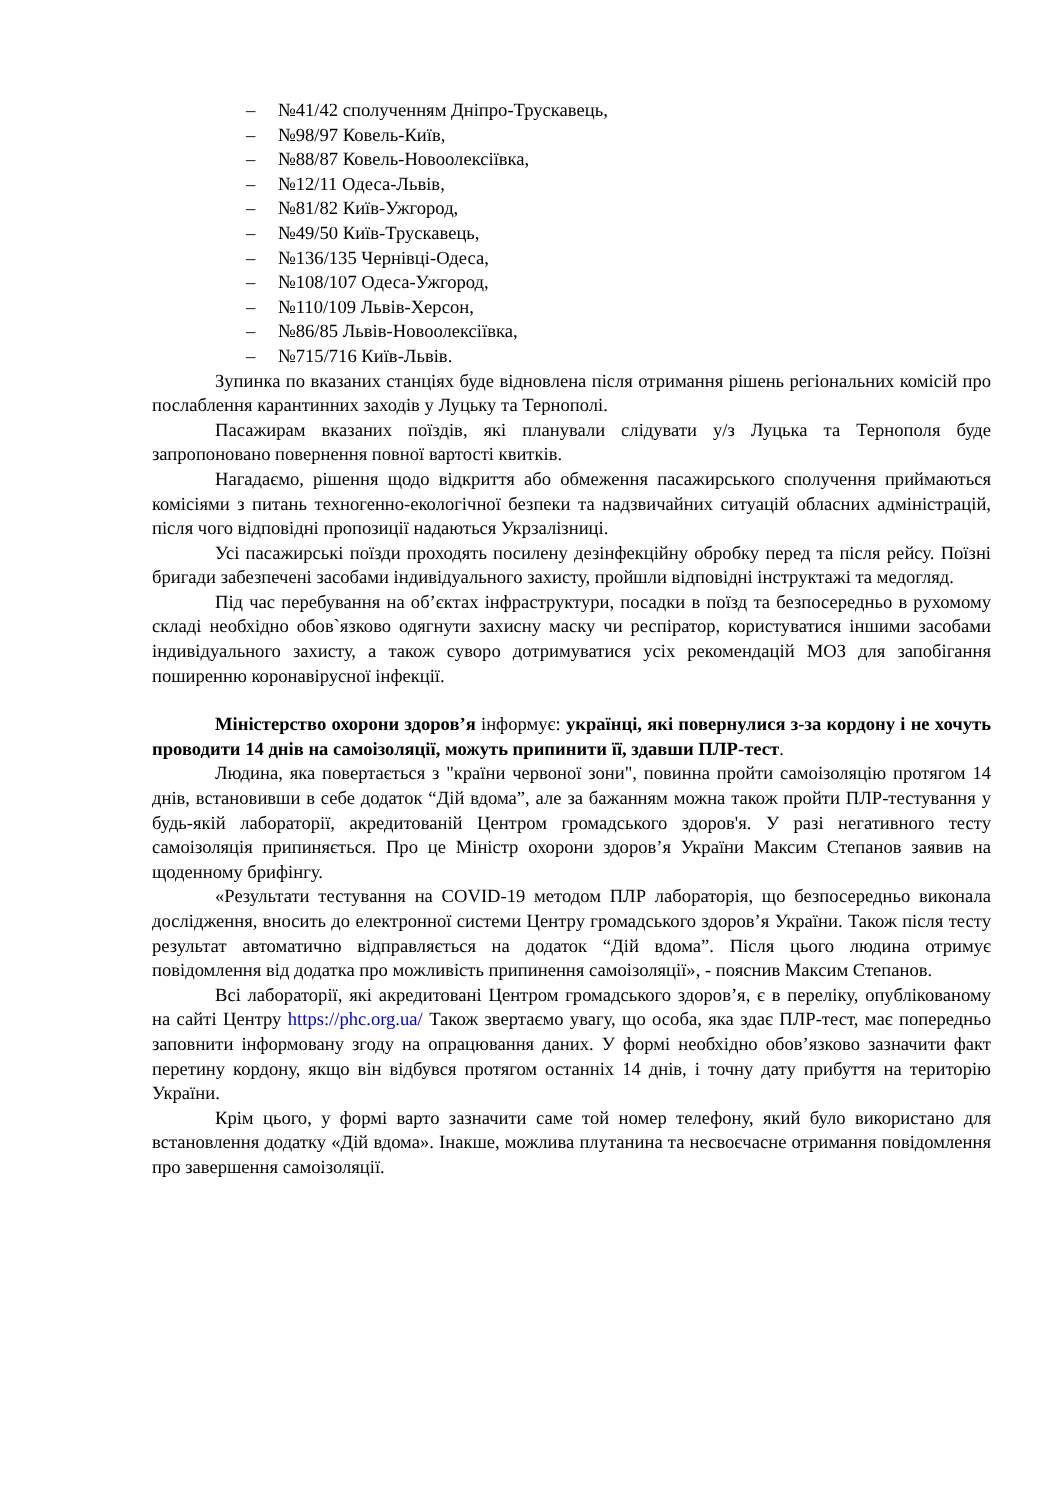– №41/42 сполученням Дніпро-Трускавець,
– №98/97 Ковель-Київ,
– №88/87 Ковель-Новоолексіївка,
– №12/11 Одеса-Львів,
– №81/82 Київ-Ужгород,
– №49/50 Київ-Трускавець,
– №136/135 Чернівці-Одеса,
– №108/107 Одеса-Ужгород,
– №110/109 Львів-Херсон,
– №86/85 Львів-Новоолексіївка,
– №715/716 Київ-Львів.
Зупинка по вказаних станціях буде відновлена після отримання рішень регіональних комісій про послаблення карантинних заходів у Луцьку та Тернополі.
Пасажирам вказаних поїздів, які планували слідувати у/з Луцька та Тернополя буде запропоновано повернення повної вартості квитків.
Нагадаємо, рішення щодо відкриття або обмеження пасажирського сполучення приймаються комісіями з питань техногенно-екологічної безпеки та надзвичайних ситуацій обласних адміністрацій, після чого відповідні пропозиції надаються Укрзалізниці.
Усі пасажирські поїзди проходять посилену дезінфекційну обробку перед та після рейсу. Поїзні бригади забезпечені засобами індивідуального захисту, пройшли відповідні інструктажі та медогляд.
Під час перебування на об’єктах інфраструктури, посадки в поїзд та безпосередньо в рухомому складі необхідно обов`язково одягнути захисну маску чи респіратор, користуватися іншими засобами індивідуального захисту, а також суворо дотримуватися усіх рекомендацій МОЗ для запобігання поширенню коронавірусної інфекції.
Міністерство охорони здоров’я інформує: українці, які повернулися з-за кордону і не хочуть проводити 14 днів на самоізоляції, можуть припинити її, здавши ПЛР-тест.
Людина, яка повертається з "країни червоної зони", повинна пройти самоізоляцію протягом 14 днів, встановивши в себе додаток “Дій вдома”, але за бажанням можна також пройти ПЛР-тестування у будь-якій лабораторії, акредитованій Центром громадського здоров'я. У разі негативного тесту самоізоляція припиняється. Про це Міністр охорони здоров’я України Максим Степанов заявив на щоденному брифінгу.
«Результати тестування на COVID-19 методом ПЛР лабораторія, що безпосередньо виконала дослідження, вносить до електронної системи Центру громадського здоров’я України. Також після тесту результат автоматично відправляється на додаток “Дій вдома”. Після цього людина отримує повідомлення від додатка про можливість припинення самоізоляції», - пояснив Максим Степанов.
Всі лабораторії, які акредитовані Центром громадського здоров’я, є в переліку, опублікованому на сайті Центру https://phc.org.ua/ Також звертаємо увагу, що особа, яка здає ПЛР-тест, має попередньо заповнити інформовану згоду на опрацювання даних. У формі необхідно обов’язково зазначити факт перетину кордону, якщо він відбувся протягом останніх 14 днів, і точну дату прибуття на територію України.
Крім цього, у формі варто зазначити саме той номер телефону, який було використано для встановлення додатку «Дій вдома». Інакше, можлива плутанина та несвоєчасне отримання повідомлення про завершення самоізоляції.